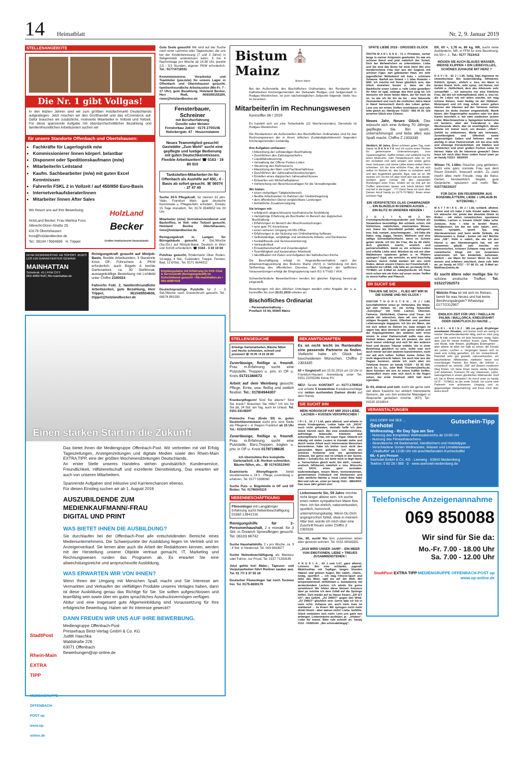14
Heimatblatt
Nr. 2, 9. Januar 2019
STELLENANGEBOTE
Die Nr. 1 gibt Vollgas!
In den letzten Jahren sind wir zum größten Holzfachmarkt Deutschlands aufgestiegen. Jetzt mischen wir den Großhandel und das eCommerce auf. Dafür brauchen wir zusätzliche, motivierte Mitarbeiter in Vollzeit und Teilzeit. Für diese spannende Aufgabe mit überdurchschnittlicher Bezahlung und familienfreundlichen Arbeitszeiten suchen wir
für unsere Standorte Offenbach und Obertshausen:
Fachkräfte für Lagerlogistik m/w
Kommissionierer /innen körperl. belastbar
Disponent oder Speditionskaufmann (m/w)
Mitarbeiter/in Leitstand
Kaufm. Sachbearbeiter (m/w) mit guten Excel Kenntnissen
Fahrer/in FSKL 2 in Vollzeit / auf 450/850 Euro-Basis
Internetverkaufsberater/innen
Mitarbeiter /innen After Sales
Wir freuen uns auf Ihre Bewerbung:
HolzLand Becker, Frau Martina Foos
Albrecht-Dürer-Straße 25
63179 Obertshausen
foos@holzlandbecker.de
Tel.: 06104 / 9504606 · H. Trippel
HolzLand
Becker
Größter Holzfachmarkt Deutschlands
DI+MI GEWINNERTAG: AB SOFORT JEDES LOS EIN GARANTIERTER GEWINN
MAINHATTAN
Schielestr. 45 | FFM CITY
069-40897618 | fkk-mainhattan.de
Reinigungskraft gesucht auf Minijob-Basis, flexible Arbeitszeiten, 3 Standorte Kreis OF, Führschein & PKW erforderlich, auch Bügeln & leichte Gartenarbeit, ca. 30 Std/Monat, aussagekräftige Bewerbung mit Lichtbild unter Chiffre 2340024
Fahrer/in Fskl. 2, familienfreundliche Arbeitszeiten, gute Bezahlung, Herr Trippel, 06104/9504606, trippel@holzlandbecker.de
Gute Seele gesucht! Wir sind auf der Suche nach einer Leihoma oder Tagesmutter, die uns bei der Kinderbetreuung (7 und 2 Jahre) in Seligenstadt unterstützen kann; 3 bis 4 Nachmittage pro Woche ab 14.30 Uhr, jeweils 2,5 - 3,5 Stunden, eigener PKW erforderlich. Tel.: 0177/4718031
Kommissionierer, Vorarbeiter und Teamleiter (jew.m/w) für unsere Lager in Offenbach und Obertshausen gesucht, familienfreundliche Arbeitszeiten (Mo-Fr. 7 - 17 Uhr), gute Bezahlung, Holzland Becker, Herr Rieß, 069/269153180, riess@holzlandbecker.de
Fensterbauer, Schreiner
mit Berufserfahrung
Geselle oder Meister
Fensterbau Jokiel · 0175 2700106
Hohebergstr. 47 · Heusenstamm
Neues Teammitglied gesucht! Gaststätte „Zum Wohl“ sucht eine gepflegte und lustige Bedienung mit guten Deutschkenntnissen. Flexible Arbeitszeiten! ☎ 0163 - 19 80 910
Tankstellen-Mitarbeiter-/in für Offenbach als Aushilfe auf 450,- € - Basis ab sofort gesucht. ☏ 06074 - 37 47 40
Suche 24-h Pflegekraft, für meinen 91 jähr. Vater, Frankfurt Main, gute deutsche Kenntnisse u. Pflegeerfahr. erforderl., Einsatz 15 Tage monatlich, Tel. 0174 6548652 bis 20 Uhr
Mitarbeiter (m/w) Vertriebsinnendienst und Backoffice, in Voll- oder Teilzeit gesucht, Holzland Becker Obertshausen, foos@holzlandbecker.de
Reinigungskraft in Langen für Bürogebäude gesucht. 4 Std./Woche (Sa./So.) auf Minijob-Basis. Deutsch in Wort und Schrift erforderlich. ☎ 0163 - 3 33 19 68
Putzfrau gesucht, Rödermark/ Ober Roden, 14-tägig, 4 Std., Fußböden, Treppe, Fenster, Bad, 12 €/Std., Tel. 0171 9644312
Empfangsdame mit Erfahrung im FKK Club & Servicekraft (Reinigungskraft) im Schichtdienst gesucht • fkk-mainhattan.de • 069-40897618
Deutschsprachige Putzhilfe für 2 - 3 Std./Woche nach Gravenbruch gesucht. Tel.: 06074 881550
Einen starken Start in die Zukunft
StadtPost
Rhein-Main EXTRA TIPP
MEDIENGRUPPE OFFENBACH-POST op
www.op-online.de
Das bietet Ihnen die Mediengruppe Offenbach-Post. Wir verbreiten mit viel Erfolg Tageszeitungen, Anzeigenzeitungen und digitale Medien sowie den Rhein-Main EXTRA TIPP, eine der größten Wochenendzeitungen Deutschlands.
An erster Stelle unseres Handelns stehen grundsätzlich Kundenservice, Freundlichkeit, Hilfsbereitschaft und exzellente Dienstleistung. Das erwarten wir auch von unseren Mitarbeitern.
Spannende Aufgaben sind inklusive und Karrierechancen ebenso.
Für diesen Einstieg suchen wir ab 1. August 2019
AUSZUBILDENDE ZUM
MEDIENKAUFMANN/-FRAU
DIGITAL UND PRINT
WAS BIETET IHNEN DIE AUSBILDUNG?
Sie durchlaufen bei der Offenbach-Post alle entscheidenden Bereiche eines Medienunternehmens. Die Schwerpunkte der Ausbildung liegen im Vertrieb und im Anzeigenverkauf. Sie lernen aber auch die Arbeit der Redaktionen kennen, werden mit der Herstellung unserer Objekte vertraut gemacht, IT, Marketing und Rechnungswesen runden das Programm ab. Es erwartet Sie eine abwechslungsreiche und anspruchsvolle Ausbildung.
WAS ERWARTEN WIR VON IHNEN?
Wenn Ihnen der Umgang mit Menschen Spaß macht und Sie Interesse am Vermarkten und Verkaufen der vielfältigen Produkte unseres Verlages haben, dann ist diese Ausbildung genau das Richtige für Sie. Sie sollten aufgeschlossen und teamfähig sein sowie über ein gutes sprachliches Ausdrucksvermögen verfügen.
Abitur und eine insgesamt gute Allgemeinbildung sind Voraussetzung für Ihre erfolgreiche Bewerbung. Haben wir Ihr Interesse geweckt?
DANN FREUEN WIR UNS AUF IHRE BEWERBUNG.
Mediengruppe Offenbach-Post
Pressehaus Bintz-Verlag GmbH & Co. KG
Judith Haschka
Waldstraße 226
63071 Offenbach
Bewerbungen@op-online.de
Bistum ⛪ Mainz
Bistum Mainz
Bei der Außenstelle des Bischöflichen Ordinariates, der Rendantur der Katholischen Kirchengemeinden der Dekanate Rodgau und Seligenstadt in Rodgau-Weiskirchen, ist zum nächstmöglichen Zeitpunkt folgende Stelle neu zu besetzen:
Mitarbeiter/in im Rechnungswesen
Kennziffer 06 / 2019
Es handelt sich um eine Teilzeitstelle (22 Wochenstunden). Dienstsitz ist Rodgau-Weiskirchen.
Die Rendanturen als Außenstellen des Bischöflichen Ordinariates sind für das Rechnungswesen der in ihrem örtlichen Zuständigkeitsbereich liegenden Kirchengemeinden zuständig.
Ihre Aufgaben umfassen:
• Abwicklung der vollständigen Buchhaltung
• Durchführen des Zahlungsverkehrs
• Liquiditätssteuerung
• Verwaltung der Offene-Posten-Listen
• Steuerung des Mahnwesens
• Abwicklung der Miet- und Pachtverhältnisse
• Durchführen der Jahresabschlussbuchungen
• Erstellen eines doppischen Jahresabschlusses
• Entwerfen von Wirtschaftsplänen
• Vorbereitung von Beschlussvorlagen für die Verwaltungsräte
Wir bieten:
• einen vielseitigen Tätigkeitsbereich
• flexible Arbeitszeiten im Rahmen der Gleitzeitregelung
• dem öffentlichen Dienst vergleichbare Leistungen
• betriebliche Zusatzversorgung
Sie bringen mit:
• erfolgreich abgeschlossene kaufmännische Ausbildung
• mehrjährige Erfahrung als Buchhalter im Bereich der doppischen Buchhaltung
• Erfahrungen im Bereich der Abschlussbuchungen
• sehr gute PC-Kenntnisse
• einen sicheren Umgang mit MS-Office
• Erfahrungen in der Nutzung von Onlinebanking-Software
• Selbstständige, sorgfältige und strukturierte Arbeits- und Denkweise
• Kontaktfreude und Serviceorientierung
• Vertraulichkeit
• Einsatzbereitschaft und Zuverlässigkeit
• Teamfähigkeit und kooperativer Arbeitsstil
• Identifikation mit Zielen und Aufgaben der katholischen Kirche
Die Beschäftigung erfolgt im Angestelltenverhältnis nach der Arbeitsvertragsordnung des Bistums Mainz (AVO) in Verbindung mit dem Tarifvertrag des öffentlichen Dienstes. Bei Vorliegen der tariflichen Voraussetzungen erfolgt die Eingruppierung nach EG 6 TVöD / VKA.
Schwerbehinderte Bewerber/innen werden bei gleicher Eignung bevorzugt eingestellt.
Bewerbungen mit den üblichen Unterlagen werden unter Angabe der o. a. Kennziffer bis zum 20.01.2019 erbeten an:
Bischöfliches Ordinariat
– Personalverwaltung –
Postfach 15 60, 55005 Mainz
STELLENGESUCHE
Erledige Gartenarbeiten, Bäume fällen und Hecke schneiden, schnell und preiswert ☏ 0178 / 8 22 29 89
Zuverlässige, fleißige u. freundl. Frau m.Erfahrung sucht eine Putzstelle, Treppen u. priv. in OF u. Kreis 01721384672
Arbeit auf dem Weinberg gesucht: Pflege, Ernte, usw. fleißig und zeitlich flexibel. Tel.: 0178/4944307
Krankenpflegerin! Sind Sie alleine? Sind Sie krank? Brauchen Sie Hilfe? Ich bin für Sie da, 24 Std. am Tag, auch im Urlaub. Tel. 0151 63148297
Polnische Frau (Ende 50) m. guten Deutschkenntnissen sucht priv. eine Stelle als Pflegerin i. d. Region Frankfurt ab 15 Uhr Tel.: 0152/57888589
Zuverlässige, fleißige u. freundl. Frau m.Erfahrung sucht eine Putzstelle, Büro,Treppen, büglen u. priv. in OF u. Kreis 01787198626
Ich übernehme Ihre komplette Gartenarbeit, z.B. Hecken schneiden, Bäume fällen, etc... ☏ 0174/3512940
Examinierte Altenpflegerin bietet stundenweise u. 24 h - Pflege, zuverlässig u. erfahren. Tel. 0177 5338090
Suche Putz- u. Bügelstelle in OF und OF Bieber. Tel. 01786543115
NEBENBESCHÄFTIGUNG
Fliesenleger mit Langjähriger Erfahrung sucht Nebenbeschäftigung. 01582-13941316
Reinigungshilfe für 2-Personenhaushalt, 2 x monatl. für 3 Std. in Dreieich Sprendlingen gesucht. Tel. 06103 66742
Suche Haushaltshilfe, 2 x pro Woche, ca. 3 - 4 Std. in Niederrad. Tel. 069 6663977
Suche Nebenbeschäftigung als Masseur oder Fahrer, nur Privat, Tel. 0157 71203185
Jetzt gehts los! Maler-, Tapezier- und Verputzarbeiten führt Rentner sauber aus. Tel. 01 77/ 3 37 55 18
Deutscher Fliesenleger hat noch Termine frei. Tel. 0175-6630179
BEKANNTSCHAFTEN
Es ist nicht leicht im Rentenalter eine passende Partnerin zu finden. Vielleicht habe ich Glück bei bescheidenen Wünschen. Chiffre Z 2303335
60 + Singletreff am 15.01.2019 um 19 Uhr in Frankfurt-Hausen. Anmeldung unter Tel. 0151 22255286 Keine PV.
NEU: Sende KONTAKT an 0177-1784510 und erhalte 5 kostenlose Kontaktvorschläge von netten suchenden Damen direkt auf dein Handy.
SIE SUCHT IHN
MEIN HOROSKOP HAT MIR 2019 LIEBE, LACHEN + KÜSSEN VERSPROCHEN !
I R I S , 54 J / 1.66, ganz alleinst. und arbeite in einem Kindergarten. Leider habe ich „DICH“ noch nicht gefunden, deshalb helfe ich dem Glück hiermit nach. Bin eine unwiderstehliche, aufrichtige, liebevolle, fröhliche und unkomplizierte Frau, mit super Figur. Obwohl ich ständig mit vielen Leuten in Kontakt stehe und durch meine Arbeit auch interessante Menschen kennenlerne, habe ich bisher noch nicht den passenden Mann gefunden. Ich liebe ein schönes Ambiente und ein gemütliches Zuhause, bin gerne mal im Urlaub in der Sonne, Bikini + Schoko-Eis. Ich fühle mich in High Heels u. Turnschuhen gleich wohl, bin zärtl., romant., erotisch, hilfsbereit, natürlich u. treu. Wünsche mir, DICH, einen ganz normalen, bodenständigen, treuen Mann, kennenzulernen, gemeinsames Frühstück mit Himbeereis und Sekt, zärtliche Nächte u. treue Liebe! Bitte habe Mut und rufe an, unter pv handy 0152 - 38834050. Das neue Jahr gehört uns!
Liebenswerte Sie, 59 Jahre möchte nicht länger alleine sein. Ich suche einen netten sympatischen Mann fürs Herz. Ich bin ehrlich, naturverbunden, sportlich, humorvoll, unternehmungslustig. Wenn Du Dich angesprochen fühlst, etwa in meinem Alter bist, würde ich mich über eine Zuschrift freuen unter Chiffre Z 2303326
Sie, 60, sucht Ihn fürs zusammen leben aber getrennt wohnen. Tel. 0151 68166391
„2019 WIRD UNSER JAHR“ - EIN MEER VON EMOTIONEN, LIEBE + TREUES ZUSAMMENSTEHEN !
A N G E L A , 63 J und 1.67, ganz alleinst. Lehrerin. Bin eine schlanke, jugendl. Mädchenfrau mit Topfigur, langen blonden Haaren und grünen Augen. Bin natürl., charm., lustig, sportlich ... ich mag Fitness-Sport und liebe das Meer, egal wo auf der Welt. Bin temperamentvoll, einfühlsam u. bezaubernd, mit ansteckendem Lachen. Ich würde Sie gerne verwöhnen! Mir fehlen diese kleinen Annonce über pv möchte ich dem Zufall auf die Sprünge helfen. Sich wieder auf zu Hause freuen, „ER IST DA“, das Gefühl, „ZU ZWEIT“ gegen den Wind, „ZU ZWEIT“ glücklich sein. Gerne lade ich Sie in mein schö. Zuhause ein, auch mein Auto ist startbereit ... zu Ihnen! Wir springen nicht mehr direkt hinein - aber warum nicht? Liebe, Gefühle, Glück verändern sich nicht. Lass uns ganz neu anfangen, Liebesträume ausleben, ja - „erleben“, Liebe für immer. Bitte rufe schnell an: handy 0152 - 09395444. „Bin ortsunabhängig“.
SPÄTE LIEBE 2019 - GROSSES GLÜCK
ÄRZTIN M A R L E N E , 73 J, Privatiere, vorher lange in meiner Arztpraxis gearbeitet. Es war ein schöner Beruf und jetzt natürlich der Vorteil, Dich bei Wehwehchen zu unterstützen. Liebe und Sie sind das Beste für mein Herz! Bin eine wunderschöne Frau hier aus der Gegend, mit schöner Figur, zart gebräunter Haut, ein sehr jugendlicher Wirbelwind mit Auto + schönem Zuhause. Barfuß am Strand + 1 Glas Rotwein + WIR. Ich möchte mit Ihnen glücklich sein, das Glück einziehen lassen u. dass wir die Backfische unser Leben u. reife Liebe genießen! Ihr Alter ist egal, solange das Herz jung ist. Ich wünsche mir einen lieben Mann, der für mich da ist, so wie ich für ihn da bin - eine liebevolle Zweisamkeit und noch die restlichen Jahre Hand in Hand harmonisch durch das Leben gehen. Lass uns ein erstes Treffen vereinbaren und rufe bitte gleich an, Handy-pv: 01523 - 883 40 50. Gib unserem Glück eine Chance.
Neues Jahr, Neues Glück. Das wünscht sich eine Anfang 70 Jährige, gepflegte Sie. Bin sportl., unternehmungsl. und liebe alles was Spaß macht. Chiffre Z 2303330
Weiblich, 80 Jahre, Einen schönen guten Tag, mein Name ist R E N A T E und ich suche einen Partner für gemeinsame Unternehmungen, zum Spazierengehen, Kaffee trinken und vielleicht mal für einen Museums- oder Theaterbesuch oder so. Ich bin verwitwet und sehr einsam und würde gerne mein Vertrauen und meine Liebe einem netten Herrn schenken. Ich bin eine ehrliche Frau, die mit sich selbst im Reinen ist, das Leben zu schätzen weiß und den Augenblick genießt. Egal, was es ist. Mit meinen 167 cm bin ich aber nicht dürr wie ein Model, sondern ganz normal mit den passenden Rundungen einer Frau. Wollen wir es mal auf ein Treffen ankommen lassen und Glück blicken MIR mal tief in die Augen ...??? Dann freue ich mich über Deinen Anruf handy pv 0175-7078822. Ihnen einen schönen Tag!
EIN VERSPÄTETES GLAS CHAMPAGNER ... EIN BLINZELN IN DEINEN AUGEN ... EIN BLITZ IN UNSEREN HERZEN !
J U L I A, 46 J bin Fremdsprachenkorrespondentin und Teilzeit als Stewardess beschäftigt. Bin schlank, schön, mit fröhlichem, natürlichem, charmantem Wesen, von Jeans bis Abendkleid perfekt, aufregend, treu, lieb, romant., anschmiegsam ... Ich liebe die Natur, mag Jogga, Tanzen, Wellness und eine saftige Schneeballschlacht, wenn es Schnee geben würde. Ich bin die Frau, die zu dir steht, dich glücklich macht, sinnlich und partnerschaftlich, damit es ein schönes Leben und erfüllte Liebe wird. Würdest du mit mir über Waldwiesen spazieren gehen u. in Pfützen springen? Egal, wie verrückt, es wird kuschelig machen. Durch Zufall werden wir uns nicht finden, darum unsere Chance zur Freundschaft + vielleicht zur LIEBE, rufe bitte an, pv-handy 0175-7078822, od. E-Mail an Julia@wz4u.de. Ich freue mich schon wie ein Keks auf unser erstes Treffen zu einem Kaffee und Plausch.
ER SUCHT SIE
TRAUEN SIE SICH ... FLIEG MIT MIR IN DIE SONNE UND INS GLÜCK !
DOKTOR T H O R S T E N , 70 J / 1.80, Geschäftsführer eines gr. Verbandes. Ein Mann, auf den Verlass ist, ein richtig liebevoller „Sonnyboy“ mit fröhl. Lachen, Übermut, Fairness, Zärtlichkeit, Charme und Treue. Ich würde mir wünschen, dass wir uns mit dem nötigen Respekt, Geist, Offenheit und positiver Lebensenergie begegnen. Ich bin ein Mann, der mit sich selbst im Reinen ist, zwar einiges zu sagen hat, aber dennoch sehr gerne zuhört und die Angelegenheiten des anderen sehr ernst nimmt. In einer Partnerschaft sollte man eine Einheit bilden, daher bin ich jemand, der sich auch immer einbringt und sich für den anderen freut und dessen Träume mitlebt. Um in einer Beziehung glücklich zu sein, sollte man sich auch immer auf den anderen konzentrieren, nicht nur auf sich selbst. Sollten meine Zeilen Sie nicht abgeschreckt haben, Sie auch hier aus der Region kommen, würde ich mich über ein Telefonat freuen: pv handy 01520 - 93 95 444, auch Sa. u. So., oder Mail: Thorsten@wz4u.de, dann könnten wir uns zu einem Kaffee treffen, letztendlich muss man sich doch in die Augen sehen, der erste Eindruck zählt halt doch irgendwie.
Er 63, diskret und nett, sucht die gerne sehr viel ältere frauliche nur wirklich interessierte Seniorin, die von ihm erotische Massagen in Absprache genießen möchte. (KFI) Tel.: 01520 1016814
ER, 60 +, 1,78 m, 86 kg, NR, sucht nette Ausländerin, NR, in FFM für eine Beziehung, bis 50+/- J., Tel.: 0177 7613413
MÖGEN SIE AUCH BLAUES WASSER, WEISSE KLIPPEN + EIN LIEBEVOLLES, SCHÖNES ZUHAUSE MIT HERZ ?
D A V I D , 63 J / 1.80, ledig, Dipl.-Ingenieur im Umweltschutz. Bin bodenständig, hilfsbereit, fröhlich, dynam., ehrlich u. treu, ein Mann in besten finanz. Verh., sehr symp., mit Humor, viel Gefühl u. Zärtlichkeit, dem das Alleinsein sehr schwerfällt ... Ich wünsche mir eine fröhliche Frau, die wie ich tiefempfindend, zärtl. u. treu ist, die ihr Leben mit mir teilen möchte. Ich mag schöne Reisen, mein Hobby ist der Oldtimer-Motorsport und ich mag schön essen gehen ebenso wie träumen auf der Terrasse meines Hauses (in dicke Decken eingewickelt), Musik hören, den Regentropfen zusehen oder vor dem Kamin kuscheln u. wir zwei entdecken unsere Liebe. Waschmaschine u. Spiegeleier beherrsche ich bestens; aber der Feierabend u. das Wochenende allein, das ist unerträglich; darum arbeite ich immer noch, um diesem „Allein“-Gefühl zu entkommen. Werte wie Vertrauen, Zuverlässigkeit und Offenheit sowie gegenseitiges Geben und Nehmen sind mir wichtig in einer Partnerschaft. Ich bin eine reife und stimmige Persönlichkeit, mit Stärken und Schwächen und einer großen Portion Liebe im Herzen. Habe ich Ihr Interesse geweckt? Dann freue ich mich über Ihren netten Anruf unter pv an handy 01523 - 8834050
Witwer 74, 1.68m, Raucher, jung geblieben, sucht eine ganz normale Frau aus dem Raum Dreieich, finanziell unabh. Zu zweit macht alles mehr Freude, mag die Natur, Garten, handwerklich begabt, gute Gespräche, spazieren und mehr. Tel.: 01577/8229107
FÜR DICH: EIN FEUERWERK AUS ROSENBLÄTTERN, LIEBE + URLAUB IN KITZBÜHEL !
M A T T H I A S , 50 J / 1.83, schlank, alleinst. Lehrer und ich habe 2 tolle Kinder außer Haus. Ich wünsche mir, privat das absolute Glück zu finden - mit vielen romantischen, spontanen Einfällen, Lachen u. treuem Glück! Habe schö. Zuhause, Auto + lebe in besten finanz. Verhältnissen. Ich bin ein sehr natürl., ehrl., treuer, sympath., sportl. Typ, mag Abenteuerreisen und leere weiße Strände, die Wüstenoasen u. Dubai - komm mit mir! Möchte eine „SIE“, fröhl. u. natürl., die wie ich den Humor u. den Abenteuergeist hat, mit mir zusammen glückl. sein möchte, ein harmonisches, schönes Zuhause mag und viele romantische Dinge mit mir zusammen unternimmt. Ich bin kinderlieb, behutsam, zärtlich - ein Mann für immer! Wenn Du mehr wissen und erfahren möchtest, dann rufe bitte an, pv handy tel 0757 - 07 88 22, od. E-Mail an: Matthias@wz4u.de.
Er sucht ältere oder mollige Sie für schöne erotische Treffen. Tel. 015227262573
Welche Frau ist mit sich im Reinen, bereit für was Neues und hat keine Berührungsängste? WhatsApp 0177/2312967
ENDLICH ZEIT FÜR UNS ! PAELLA IN PALMA / MALLORCA, KREUZFAHRT ODER GEMÜTLICH ZU HAUSE ...
K A R L - H E I N Z , 185 cm groß, 80-jähriger verwitweter Privatier, und immer noch ein wenig in meiner Steuerberaterkanzlei tätig, weil es mich jung und fit hält, somit bin ich kein bisschen rüstig, habe aber Zeit für meine Hobbys: Kunst, Oper, Theater und Musik, tolle Reisen, gepflegtes Essengehen ... aber alleine ist alles nur halb so schön; die Freude am Leben, Lachen u. Vergnügen lassen sich zu zweit erst richtig genießen. Ich bin rücksichtsvoll, finanziell sehr gut gestellt, naturverbunden, ein bescheidener, hilfsbereiter, zärtlicher, treuer und zuverlässiger Partner. Ein Mann, der fröhlich u. romantisch ist, möchte „SIE“ auf diesem modernen Weg finden. Ich biete Ihnen meine starke Schulter zum Anlehnen, Freiraum für eig. Interessen, Liebe, Geborgenheit in einem glücklichen Miteinander. Darf ich Sie in Ehren einladen? Ihr Anruf unter pv handy 0175 - 7078822 ist der erste Schritt. Ich suche eine Partnerin zum achtsamen Umgang und zu gegenseitiger Wertschätzung und freue mich über einen Anruf.
VERANSTALTUNGEN
DAS DORF AM SEE ...
Seehotel Gutschein-Tipp
Wellnesstag - Ihr Day Spa am See
- Nutzung des kompletten Wellnessbereichs ab 10:00 Uhr
- Nutzung des Fitnesshäuschens
- Strandtasche mit Bademantel, Handtüchern und Hotelslipper
- Verschiedene Sorten Wellnesstee, Wasser und Limettenwasser
- „Vitalbuffet“ ab 12:00 Uhr mit anschließendem Kuchenbuffet
69,- € pro Person
Seehotel GmbH & Co. KG · Leerweg · 63843 Niedernberg
Telefon: 0 60 28 / 999 · 0 · www.seehotel-niedernberg.de
Telefonische Anzeigenannahme
069 850088
Wir sind für Sie da:
Mo.-Fr. 7.00 - 18.00 Uhr
Sa. 7.00 - 12.00 Uhr
StadtPost EXTRA TIPP MEDIENGRUPPE OFFENBACH-POST op
www.op-online.de